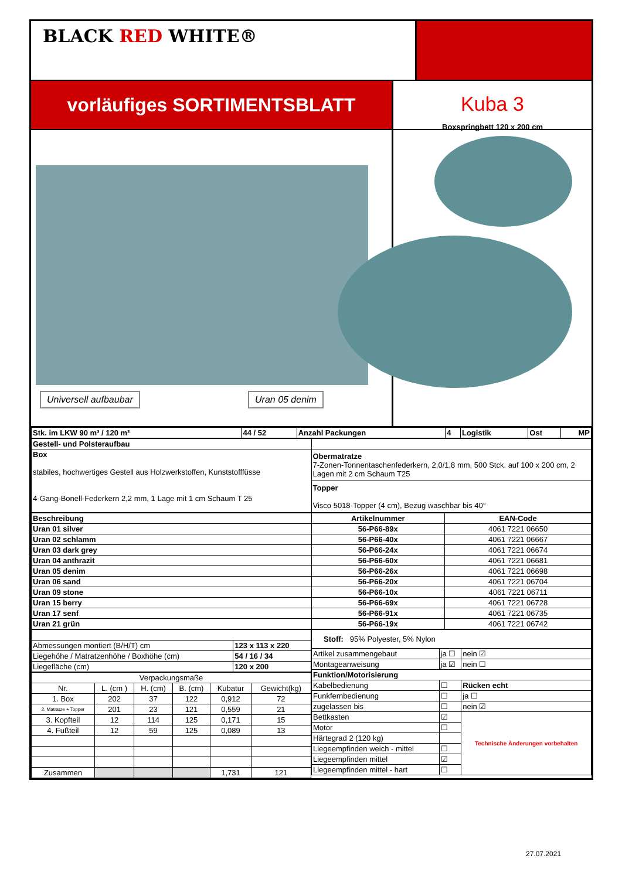BLACK RED WHITE®
vorläufiges SORTIMENTSBLATT
Kuba 3
Boxspringbett 120 x 200 cm
Universell aufbaubar Uran 05 denim
| Stk. im LKW 90 m³ / 120 m³ | 44 / 52 | Anzahl Packungen | 4 | Logistik | Ost | MP |
| Gestell- und Polsteraufbau | |
| Box stabiles, hochwertiges Gestell aus Holzwerkstoffen, Kunststofffüsse 4-Gang-Bonell-Federkern 2,2 mm, 1 Lage mit 1 cm Schaum T 25 | Obermatratze 7-Zonen-Tonnentaschenfederkern, 2,0/1,8 mm, 500 Stck. auf 100 x 200 cm, 2 Lagen mit 2 cm Schaum T25 |
| | Topper Visco 5018-Topper (4 cm), Bezug waschbar bis 40° |
| Beschreibung | Artikelnummer | EAN-Code |
| --- | --- | --- |
| Uran 01 silver | 56-P66-89x | 4061 7221 06650 |
| Uran 02 schlamm | 56-P66-40x | 4061 7221 06667 |
| Uran 03 dark grey | 56-P66-24x | 4061 7221 06674 |
| Uran 04 anthrazit | 56-P66-60x | 4061 7221 06681 |
| Uran 05 denim | 56-P66-26x | 4061 7221 06698 |
| Uran 06 sand | 56-P66-20x | 4061 7221 06704 |
| Uran 09 stone | 56-P66-10x | 4061 7221 06711 |
| Uran 15 berry | 56-P66-69x | 4061 7221 06728 |
| Uran 17 senf | 56-P66-91x | 4061 7221 06735 |
| Uran 21 grün | 56-P66-19x | 4061 7221 06742 |
| Abmessungen montiert (B/H/T) cm | 123 x 113 x 220 |
| Liegehöhe / Matratzenhöhe / Boxhöhe (cm) | 54 / 16 / 34 |
| Liegefläche (cm) | 120 x 200 |
| Verpackungsmaße | | | | | |
| Nr. | L. (cm ) | H. (cm) | B. (cm) | Kubatur | Gewicht(kg) |
| 1. Box | 202 | 37 | 122 | 0,912 | 72 |
| 2. Matratze + Topper | 201 | 23 | 121 | 0,559 | 21 |
| 3. Kopfteil | 12 | 114 | 125 | 0,171 | 15 |
| 4. Fußteil | 12 | 59 | 125 | 0,089 | 13 |
| Zusammen | | | | 1,731 | 121 |
| Stoff: 95% Polyester, 5% Nylon | | |
| Artikel zusammengebaut | ja ☐ | nein ☑ |
| Montageanweisung | ja ☑ | nein ☐ |
| Funktion/Motorisierung | | |
| Kabelbedienung | ☐ | Rücken echt |
| Funkfernbedienung | ☐ | ja ☐ |
| zugelassen bis | ☐ | nein ☑ |
| Bettkasten | ☑ | Technische Änderungen vorbehalten |
| Motor | ☐ | |
| Härtegrad 2 (120 kg) | | |
| Liegeempfinden weich - mittel | ☐ | |
| Liegeempfinden mittel | ☑ | |
| Liegeempfinden mittel - hart | ☐ | |
27.07.2021